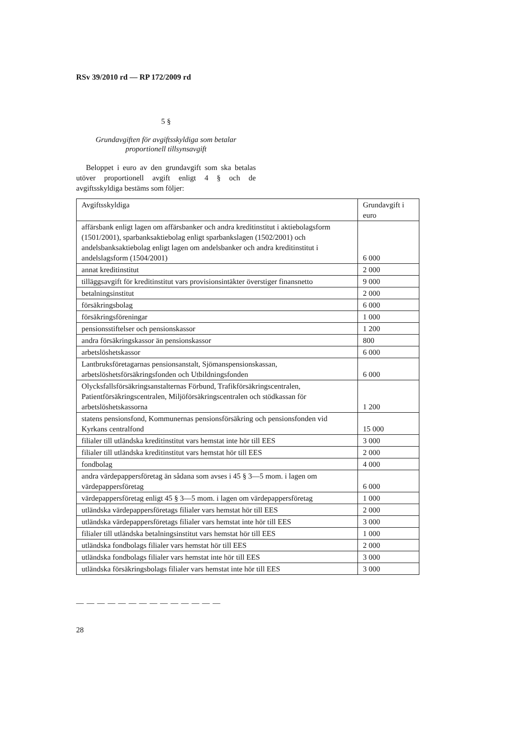RSv 39/2010 rd — RP 172/2009 rd
5 §
Grundavgiften för avgiftsskyldiga som betalar proportionell tillsynsavgift
Beloppet i euro av den grundavgift som ska betalas utöver proportionell avgift enligt 4 § och de avgiftsskyldiga bestäms som följer:
| Avgiftsskyldiga | Grundavgift i euro |
| --- | --- |
| affärsbank enligt lagen om affärsbanker och andra kreditinstitut i aktiebolagsform (1501/2001), sparbanksaktiebolag enligt sparbankslagen (1502/2001) och andelsbanksaktiebolag enligt lagen om andelsbanker och andra kreditinstitut i andelslagsform (1504/2001) | 6 000 |
| annat kreditinstitut | 2 000 |
| tilläggsavgift för kreditinstitut vars provisionsintäkter överstiger finansnetto | 9 000 |
| betalningsinstitut | 2 000 |
| försäkringsbolag | 6 000 |
| försäkringsföreningar | 1 000 |
| pensionsstiftelser och pensionskassor | 1 200 |
| andra försäkringskassor än pensionskassor | 800 |
| arbetslöshetskassor | 6 000 |
| Lantbruksföretagarnas pensionsanstalt, Sjömanspensionskassan, arbetslöshetsförsäkringsfonden och Utbildningsfonden | 6 000 |
| Olycksfallsförsäkringsanstalternas Förbund, Trafikförsäkringscentralen, Patientförsäkringscentralen, Miljöförsäkringscentralen och stödkassan för arbetslöshetskassorna | 1 200 |
| statens pensionsfond, Kommunernas pensionsförsäkring och pensionsfonden vid Kyrkans centralfond | 15 000 |
| filialer till utländska kreditinstitut vars hemstat inte hör till EES | 3 000 |
| filialer till utländska kreditinstitut vars hemstat hör till EES | 2 000 |
| fondbolag | 4 000 |
| andra värdepappersföretag än sådana som avses i 45 § 3—5 mom. i lagen om värdepappersföretag | 6 000 |
| värdepappersföretag enligt 45 § 3—5 mom. i lagen om värdepappersföretag | 1 000 |
| utländska värdepappersföretags filialer vars hemstat hör till EES | 2 000 |
| utländska värdepappersföretags filialer vars hemstat inte hör till EES | 3 000 |
| filialer till utländska betalningsinstitut vars hemstat hör till EES | 1 000 |
| utländska fondbolags filialer vars hemstat hör till EES | 2 000 |
| utländska fondbolags filialer vars hemstat inte hör till EES | 3 000 |
| utländska försäkringsbolags filialer vars hemstat inte hör till EES | 3 000 |
— — — — — — — — — — — — — —
28